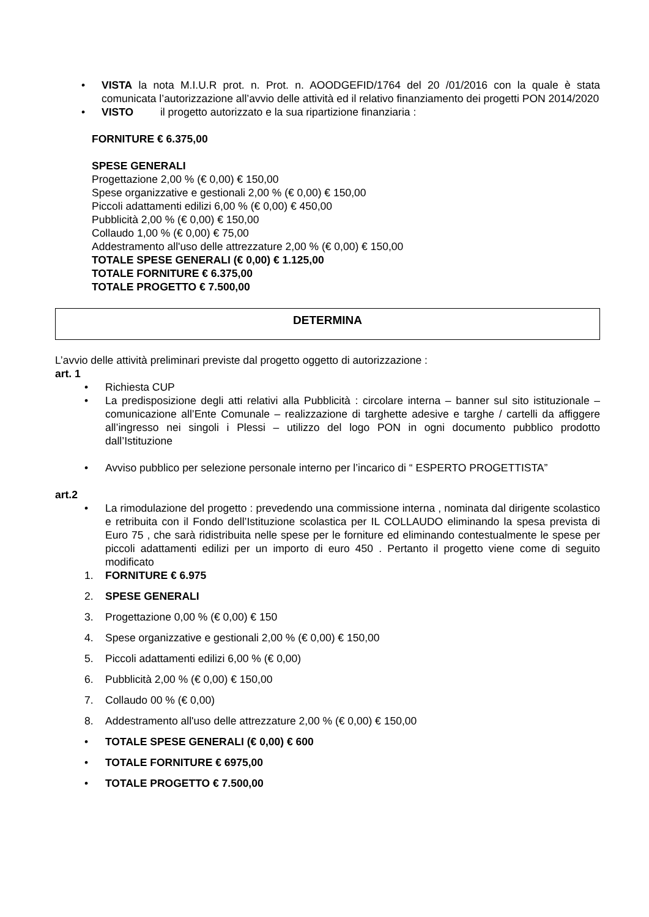• VISTA la nota M.I.U.R prot. n. Prot. n. AOODGEFID/1764 del 20 /01/2016 con la quale è stata comunicata l’autorizzazione all’avvio delle attività ed il relativo finanziamento dei progetti PON 2014/2020
• VISTO il progetto autorizzato e la sua ripartizione finanziaria :
FORNITURE € 6.375,00
SPESE GENERALI
Progettazione 2,00 % (€ 0,00) € 150,00
Spese organizzative e gestionali 2,00 % (€ 0,00) € 150,00
Piccoli adattamenti edilizi 6,00 % (€ 0,00) € 450,00
Pubblicità 2,00 % (€ 0,00) € 150,00
Collaudo 1,00 % (€ 0,00) € 75,00
Addestramento all'uso delle attrezzature 2,00 % (€ 0,00) € 150,00
TOTALE SPESE GENERALI (€ 0,00) € 1.125,00
TOTALE FORNITURE € 6.375,00
TOTALE PROGETTO € 7.500,00
DETERMINA
L’avvio delle attività preliminari previste dal progetto oggetto di autorizzazione :
art. 1
• Richiesta CUP
• La predisposizione degli atti relativi alla Pubblicità : circolare interna – banner sul sito istituzionale – comunicazione all’Ente Comunale – realizzazione di targhette adesive e targhe / cartelli da affiggere all’ingresso nei singoli i Plessi – utilizzo del logo PON in ogni documento pubblico prodotto dall’Istituzione
• Avviso pubblico per selezione personale interno per l’incarico di “ ESPERTO PROGETTISTA”
art.2
• La rimodulazione del progetto : prevedendo una commissione interna , nominata dal dirigente scolastico e retribuita con il Fondo dell’Istituzione scolastica per IL COLLAUDO eliminando la spesa prevista di Euro 75 , che sarà ridistribuita nelle spese per le forniture ed eliminando contestualmente le spese per piccoli adattamenti edilizi per un importo di euro 450 . Pertanto il progetto viene come di seguito modificato
1. FORNITURE € 6.975
2. SPESE GENERALI
3. Progettazione 0,00 % (€ 0,00) € 150
4. Spese organizzative e gestionali 2,00 % (€ 0,00) € 150,00
5. Piccoli adattamenti edilizi 6,00 % (€ 0,00)
6. Pubblicità 2,00 % (€ 0,00) € 150,00
7. Collaudo 00 % (€ 0,00)
8. Addestramento all'uso delle attrezzature 2,00 % (€ 0,00) € 150,00
• TOTALE SPESE GENERALI (€ 0,00) € 600
• TOTALE FORNITURE € 6975,00
• TOTALE PROGETTO € 7.500,00